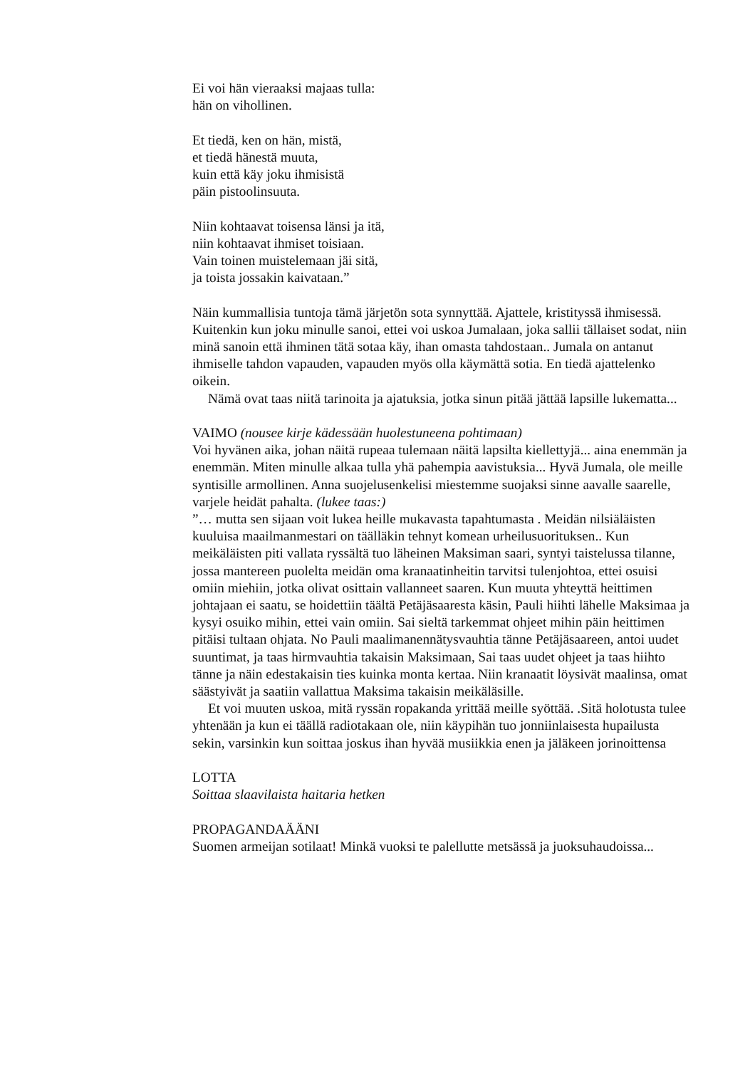Ei voi hän vieraaksi majaas tulla:
hän on vihollinen.
Et tiedä, ken on hän, mistä,
et tiedä hänestä muuta,
kuin että käy joku ihmisistä
päin pistoolinsuuta.
Niin kohtaavat toisensa länsi ja itä,
niin kohtaavat ihmiset toisiaan.
Vain toinen muistelemaan jäi sitä,
ja toista jossakin kaivataan.”
Näin kummallisia tuntoja tämä järjetön sota synnyttää. Ajattele, kristityssä ihmisessä.
Kuitenkin kun joku minulle sanoi, ettei voi uskoa Jumalaan, joka sallii tällaiset sodat, niin minä sanoin että ihminen tätä sotaa käy, ihan omasta tahdostaan.. Jumala on antanut ihmiselle tahdon vapauden, vapauden myös olla käymättä sotia. En tiedä ajattelenko oikein.
Nämä ovat taas niitä tarinoita ja ajatuksia, jotka sinun pitää jättää lapsille lukematta...
VAIMO (nousee kirje kädessään huolestuneena pohtimaan)
Voi hyvänen aika, johan näitä rupeaa tulemaan näitä lapsilta kiellettyjä... aina enemmän ja enemmän. Miten minulle alkaa tulla yhä pahempia aavistuksia... Hyvä Jumala, ole meille syntisille armollinen. Anna suojelusenkelisi miestemme suojaksi sinne aavalle saarelle, varjele heidät pahalta. (lukee taas:)
”… mutta sen sijaan voit lukea heille mukavasta tapahtumasta . Meidän nilsiäläisten kuuluisa maailmanmestari on täälläkin tehnyt komean urheilusuorituksen.. Kun meikäläisten piti vallata ryssältä tuo läheinen Maksiman saari, syntyi taistelussa tilanne, jossa mantereen puolelta meidän oma kranaatinheitin tarvitsi tulenjohtoa, ettei osuisi omiin miehiin, jotka olivat osittain vallanneet saaren. Kun muuta yhteyttä heittimen johtajaan ei saatu, se hoidettiin täältä Petäjäsaaresta käsin, Pauli hiihti lähelle Maksimaa ja kysyi osuiko mihin, ettei vain omiin. Sai sieltä tarkemmat ohjeet mihin päin heittimen pitäisi tultaan ohjata. No Pauli maalimanennätysvauhtia tänne Petäjäsaareen, antoi uudet suuntimat, ja taas hirmvauhtia takaisin Maksimaan, Sai taas uudet ohjeet ja taas hiihto tänne ja näin edestakaisin ties kuinka monta kertaa. Niin kranaatit löysivät maalinsa, omat säästyivät ja saatiin vallattua Maksima takaisin meikäläsille.
Et voi muuten uskoa, mitä ryssän ropakanda yrittää meille syöttää. .Sitä holotusta tulee yhtenään ja kun ei täällä radiotakaan ole, niin käypihän tuo jonniinlaisesta hupailusta sekin, varsinkin kun soittaa joskus ihan hyvää musiikkia enen ja jäläkeen jorinoittensa
LOTTA
Soittaa slaavilaista haitaria hetken
PROPAGANDAÄÄNI
Suomen armeijan sotilaat! Minkä vuoksi te palellutte metsässä ja juoksuhaudoissa...